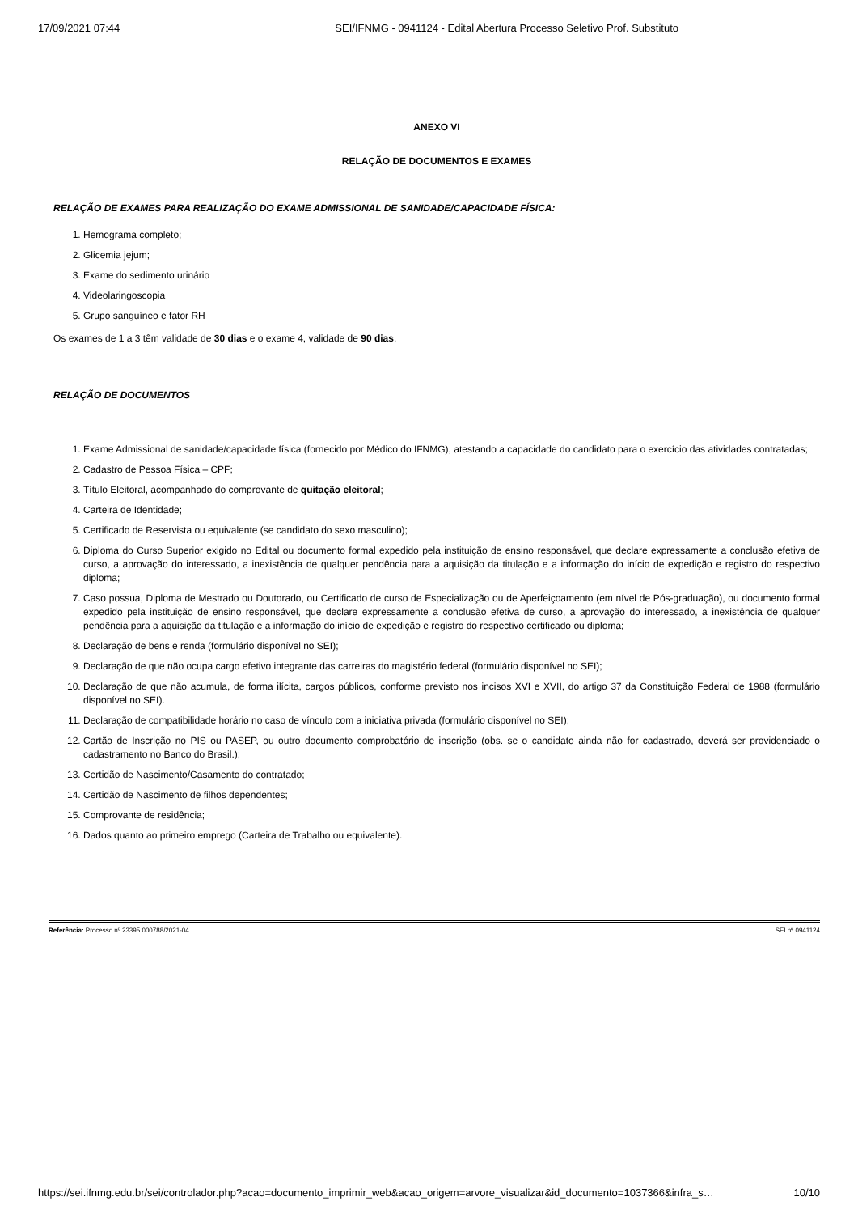17/09/2021 07:44 SEI/IFNMG - 0941124 - Edital Abertura Processo Seletivo Prof. Substituto
ANEXO VI
RELAÇÃO DE DOCUMENTOS E EXAMES
RELAÇÃO DE EXAMES PARA REALIZAÇÃO DO EXAME ADMISSIONAL DE SANIDADE/CAPACIDADE FÍSICA:
1. Hemograma completo;
2. Glicemia jejum;
3. Exame do sedimento urinário
4. Videolaringoscopia
5. Grupo sanguíneo e fator RH
Os exames de 1 a 3 têm validade de 30 dias e o exame 4, validade de 90 dias.
RELAÇÃO DE DOCUMENTOS
1. Exame Admissional de sanidade/capacidade física (fornecido por Médico do IFNMG), atestando a capacidade do candidato para o exercício das atividades contratadas;
2. Cadastro de Pessoa Física – CPF;
3. Título Eleitoral, acompanhado do comprovante de quitação eleitoral;
4. Carteira de Identidade;
5. Certificado de Reservista ou equivalente (se candidato do sexo masculino);
6. Diploma do Curso Superior exigido no Edital ou documento formal expedido pela instituição de ensino responsável, que declare expressamente a conclusão efetiva de curso, a aprovação do interessado, a inexistência de qualquer pendência para a aquisição da titulação e a informação do início de expedição e registro do respectivo diploma;
7. Caso possua, Diploma de Mestrado ou Doutorado, ou Certificado de curso de Especialização ou de Aperfeiçoamento (em nível de Pós-graduação), ou documento formal expedido pela instituição de ensino responsável, que declare expressamente a conclusão efetiva de curso, a aprovação do interessado, a inexistência de qualquer pendência para a aquisição da titulação e a informação do início de expedição e registro do respectivo certificado ou diploma;
8. Declaração de bens e renda (formulário disponível no SEI);
9. Declaração de que não ocupa cargo efetivo integrante das carreiras do magistério federal (formulário disponível no SEI);
10. Declaração de que não acumula, de forma ilícita, cargos públicos, conforme previsto nos incisos XVI e XVII, do artigo 37 da Constituição Federal de 1988 (formulário disponível no SEI).
11. Declaração de compatibilidade horário no caso de vínculo com a iniciativa privada (formulário disponível no SEI);
12. Cartão de Inscrição no PIS ou PASEP, ou outro documento comprobatório de inscrição (obs. se o candidato ainda não for cadastrado, deverá ser providenciado o cadastramento no Banco do Brasil.);
13. Certidão de Nascimento/Casamento do contratado;
14. Certidão de Nascimento de filhos dependentes;
15. Comprovante de residência;
16. Dados quanto ao primeiro emprego (Carteira de Trabalho ou equivalente).
Referência: Processo nº 23395.000788/2021-04 SEI nº 0941124
https://sei.ifnmg.edu.br/sei/controlador.php?acao=documento_imprimir_web&acao_origem=arvore_visualizar&id_documento=1037366&infra_s… 10/10